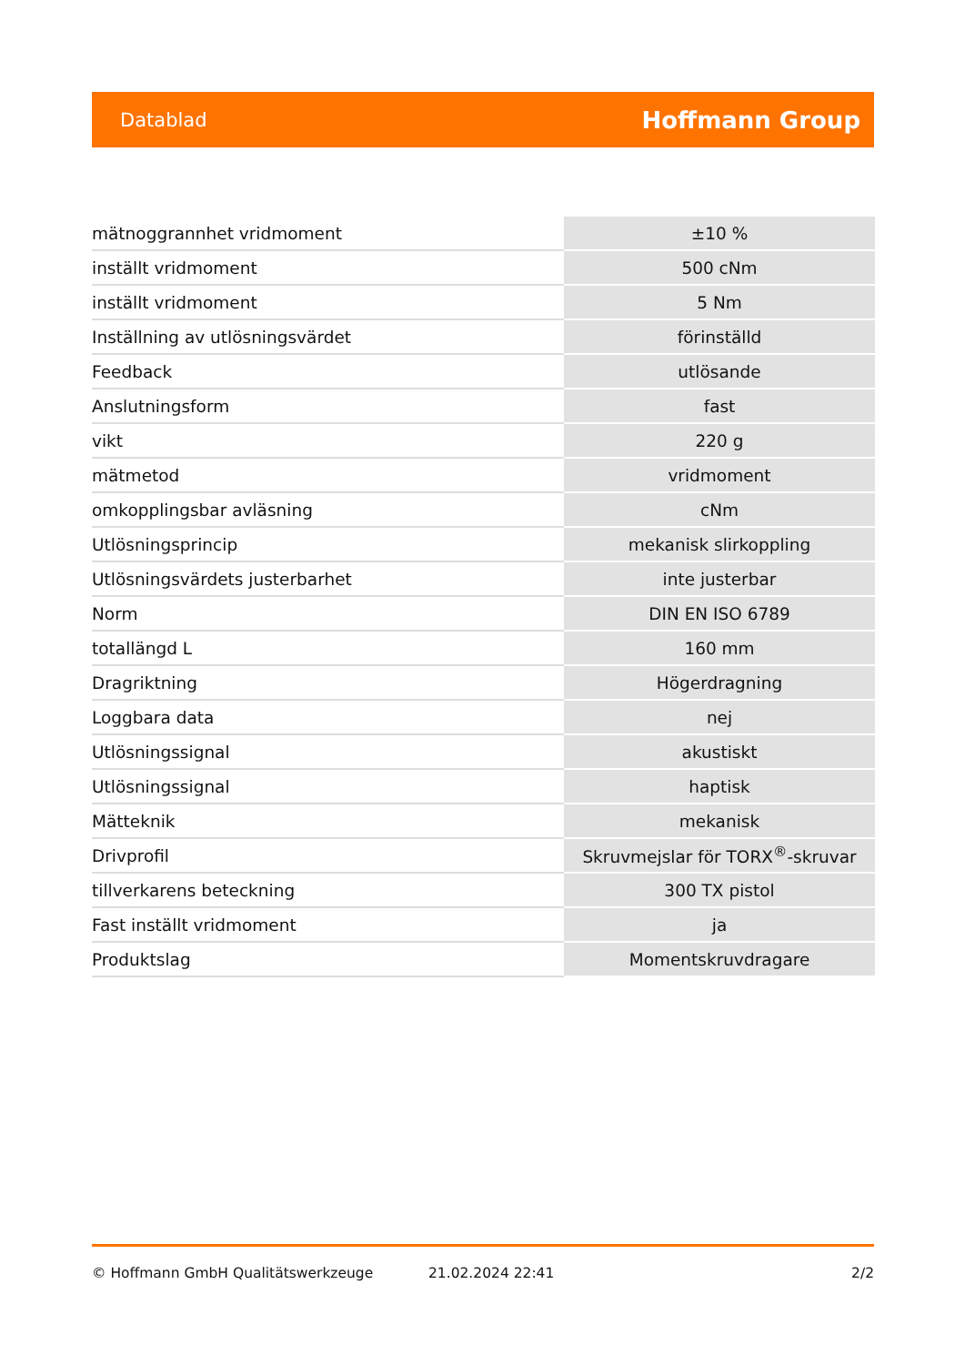Datablad Hoffmann Group
| mätnoggrannhet vridmoment | ±10 % |
| inställt vridmoment | 500 cNm |
| inställt vridmoment | 5 Nm |
| Inställning av utlösningsvärdet | förinställd |
| Feedback | utlösande |
| Anslutningsform | fast |
| vikt | 220 g |
| mätmetod | vridmoment |
| omkopplingsbar avläsning | cNm |
| Utlösningsprincip | mekanisk slirkoppling |
| Utlösningsvärdets justerbarhet | inte justerbar |
| Norm | DIN EN ISO 6789 |
| totallängd L | 160 mm |
| Dragriktning | Högerdragning |
| Loggbara data | nej |
| Utlösningssignal | akustiskt |
| Utlösningssignal | haptisk |
| Mätteknik | mekanisk |
| Drivprofil | Skruvmejslar för TORX<sup>®</sup>-skruvar |
| tillverkarens beteckning | 300 TX pistol |
| Fast inställt vridmoment | ja |
| Produktslag | Momentskruvdragare |
© Hoffmann GmbH Qualitätswerkzeuge 21.02.2024 22:41 2/2